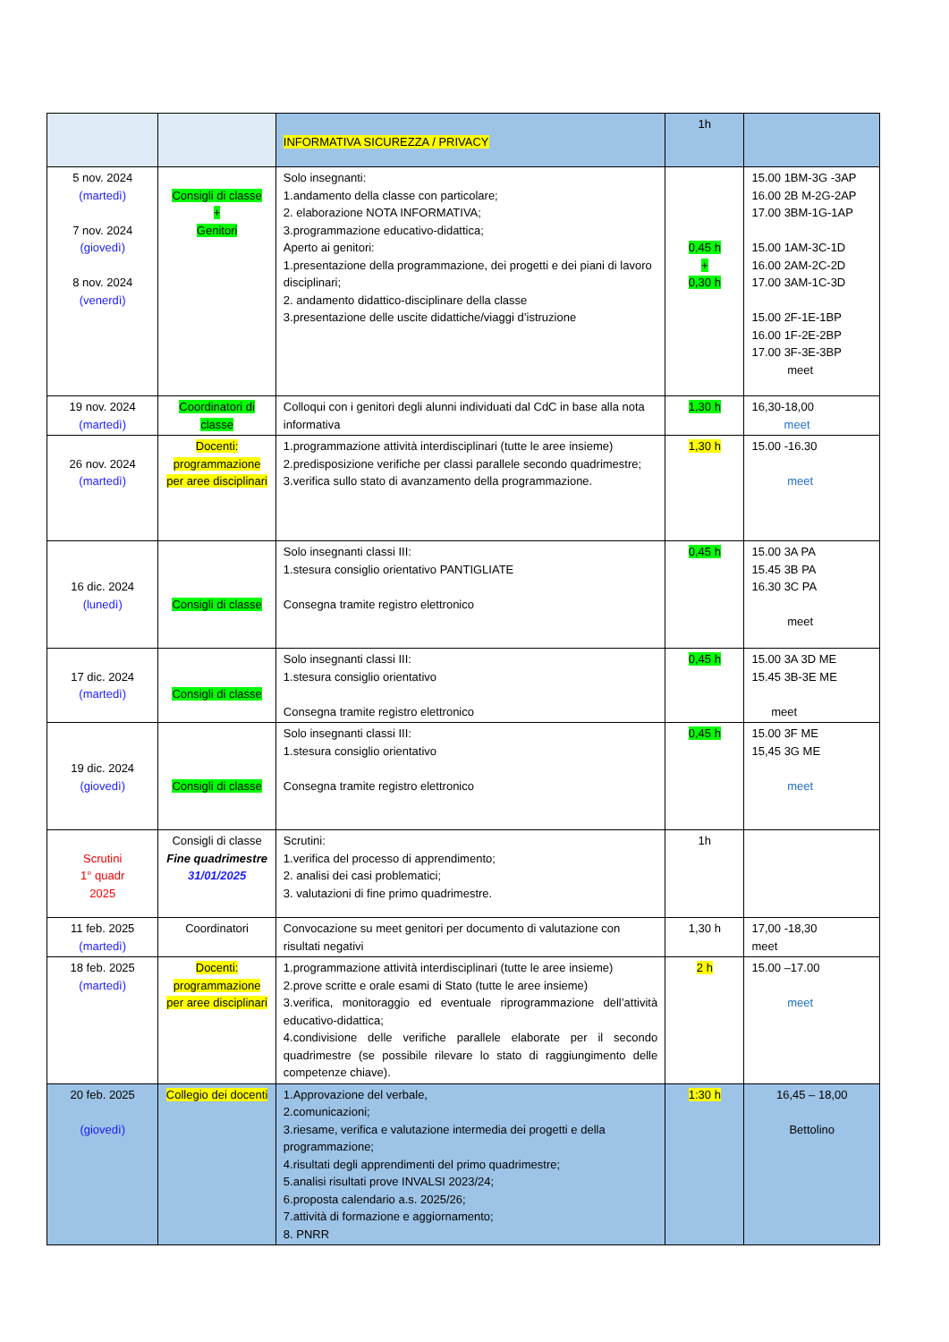| | | INFORMATIVA SICUREZZA / PRIVACY | 1h | |
| 5 nov. 2024 (martedì) 7 nov. 2024 (giovedì) 8 nov. 2024 (venerdì) | Consigli di classe + Genitori | Solo insegnanti: 1.andamento della classe con particolare; 2. elaborazione NOTA INFORMATIVA; 3.programmazione educativo-didattica; Aperto ai genitori: 1.presentazione della programmazione, dei progetti e dei piani di lavoro disciplinari; 2. andamento didattico-disciplinare della classe 3.presentazione delle uscite didattiche/viaggi d’istruzione | 0,45 h + 0,30 h | 15.00 1BM-3G -3AP 16.00 2B M-2G-2AP 17.00 3BM-1G-1AP 15.00 1AM-3C-1D 16.00 2AM-2C-2D 17.00 3AM-1C-3D 15.00 2F-1E-1BP 16.00 1F-2E-2BP 17.00 3F-3E-3BP meet |
| 19 nov. 2024 (martedì) | Coordinatori di classe | Colloqui con i genitori degli alunni individuati dal CdC in base alla nota informativa | 1,30 h | 16,30-18,00 meet |
| 26 nov. 2024 (martedì) | Docenti: programmazione per aree disciplinari | 1.programmazione attività interdisciplinari (tutte le aree insieme) 2.predisposizione verifiche per classi parallele secondo quadrimestre; 3.verifica sullo stato di avanzamento della programmazione. | 1,30 h | 15.00 -16.30 meet |
| 16 dic. 2024 (lunedì) | Consigli di classe | Solo insegnanti classi III: 1.stesura consiglio orientativo PANTIGLIATE Consegna tramite registro elettronico | 0,45 h | 15.00 3A PA 15.45 3B PA 16.30 3C PA meet |
| 17 dic. 2024 (martedì) | Consigli di classe | Solo insegnanti classi III: 1.stesura consiglio orientativo Consegna tramite registro elettronico | 0,45 h | 15.00 3A 3D ME 15.45 3B-3E ME meet |
| 19 dic. 2024 (giovedì) | Consigli di classe | Solo insegnanti classi III: 1.stesura consiglio orientativo Consegna tramite registro elettronico | 0,45 h | 15.00 3F ME 15,45 3G ME meet |
| Scrutini 1° quadr 2025 | Consigli di classe Fine quadrimestre 31/01/2025 | Scrutini: 1.verifica del processo di apprendimento; 2. analisi dei casi problematici; 3. valutazioni di fine primo quadrimestre. | 1h | |
| 11 feb. 2025 (martedì) | Coordinatori | Convocazione su meet genitori per documento di valutazione con risultati negativi | 1,30 h | 17,00 -18,30 meet |
| 18 feb. 2025 (martedì) | Docenti: programmazione per aree disciplinari | 1.programmazione attività interdisciplinari (tutte le aree insieme) 2.prove scritte e orale esami di Stato (tutte le aree insieme) 3.verifica, monitoraggio ed eventuale riprogrammazione dell’attività educativo-didattica; 4.condivisione delle verifiche parallele elaborate per il secondo quadrimestre (se possibile rilevare lo stato di raggiungimento delle competenze chiave). | 2 h | 15.00 –17.00 meet |
| 20 feb. 2025 (giovedì) | Collegio dei docenti | 1.Approvazione del verbale, 2.comunicazioni; 3.riesame, verifica e valutazione intermedia dei progetti e della programmazione; 4.risultati degli apprendimenti del primo quadrimestre; 5.analisi risultati prove INVALSI 2023/24; 6.proposta calendario a.s. 2025/26; 7.attività di formazione e aggiornamento; 8. PNRR | 1:30 h | 16,45 – 18,00 Bettolino |